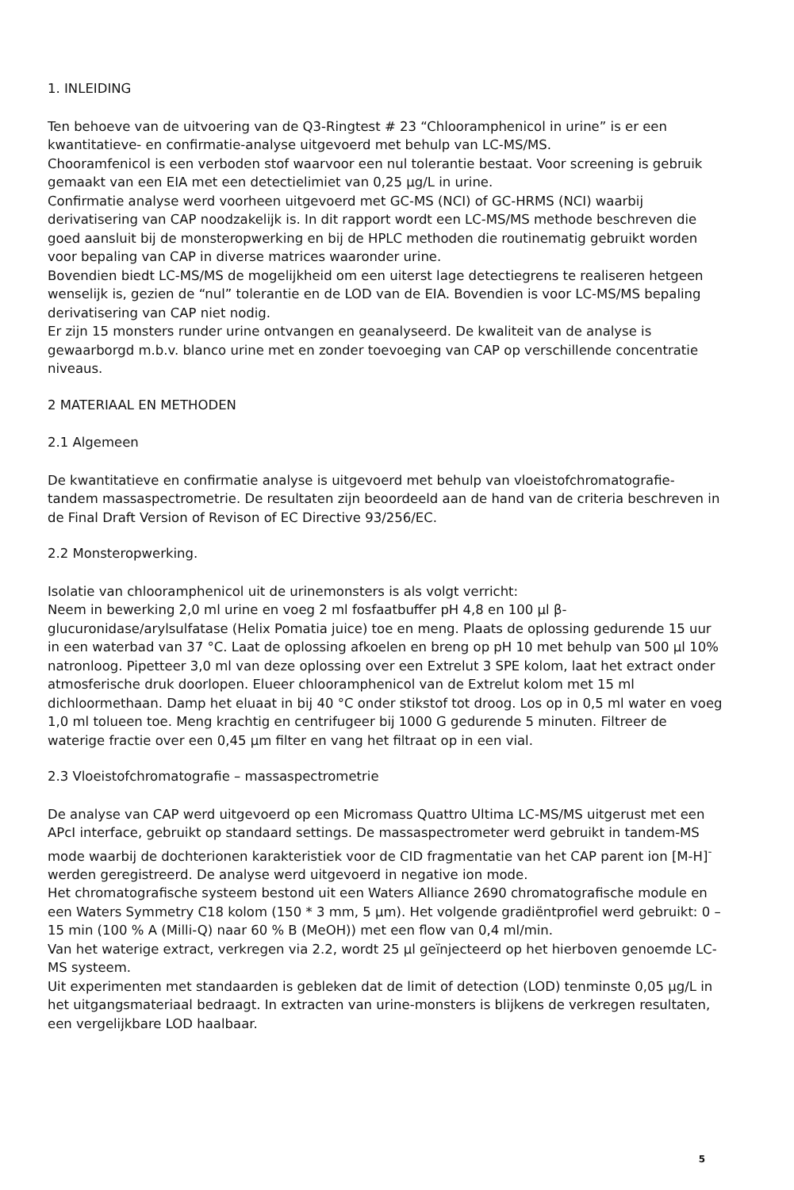1. INLEIDING
Ten behoeve van de uitvoering van de Q3-Ringtest # 23 “Chlooramphenicol in urine” is er een kwantitatieve- en confirmatie-analyse uitgevoerd met behulp van LC-MS/MS.
Chooramfenicol is een verboden stof waarvoor een nul tolerantie bestaat. Voor screening is gebruik gemaakt van een EIA met een detectielimiet van 0,25 µg/L in urine.
Confirmatie analyse werd voorheen uitgevoerd met GC-MS (NCI) of GC-HRMS (NCI) waarbij derivatisering van CAP noodzakelijk is. In dit rapport wordt een LC-MS/MS methode beschreven die goed aansluit bij de monsteropwerking en bij de HPLC methoden die routinematig gebruikt worden voor bepaling van CAP in diverse matrices waaronder urine.
Bovendien biedt LC-MS/MS de mogelijkheid om een uiterst lage detectiegrens te realiseren hetgeen wenselijk is, gezien de “nul” tolerantie en de LOD van de EIA. Bovendien is voor LC-MS/MS bepaling derivatisering van CAP niet nodig.
Er zijn 15 monsters runder urine ontvangen en geanalyseerd. De kwaliteit van de analyse is gewaarborgd m.b.v. blanco urine met en zonder toevoeging van CAP op verschillende concentratie niveaus.
2 MATERIAAL EN METHODEN
2.1 Algemeen
De kwantitatieve en confirmatie analyse is uitgevoerd met behulp van vloeistofchromatografie-tandem massaspectrometrie. De resultaten zijn beoordeeld aan de hand van de criteria beschreven in de Final Draft Version of Revison of EC Directive 93/256/EC.
2.2 Monsteropwerking.
Isolatie van chlooramphenicol uit de urinemonsters is als volgt verricht:
Neem in bewerking 2,0 ml urine en voeg 2 ml fosfaatbuffer pH 4,8 en 100 µl β-glucuronidase/arylsulfatase (Helix Pomatia juice) toe en meng. Plaats de oplossing gedurende 15 uur in een waterbad van 37 °C. Laat de oplossing afkoelen en breng op pH 10 met behulp van 500 µl 10% natronloog. Pipetteer 3,0 ml van deze oplossing over een Extrelut 3 SPE kolom, laat het extract onder atmosferische druk doorlopen. Elueer chlooramphenicol van de Extrelut kolom met 15 ml dichloormethaan. Damp het eluaat in bij 40 °C onder stikstof tot droog. Los op in 0,5 ml water en voeg 1,0 ml tolueen toe. Meng krachtig en centrifugeer bij 1000 G gedurende 5 minuten. Filtreer de waterige fractie over een 0,45 µm filter en vang het filtraat op in een vial.
2.3 Vloeistofchromatografie – massaspectrometrie
De analyse van CAP werd uitgevoerd op een Micromass Quattro Ultima LC-MS/MS uitgerust met een APcI interface, gebruikt op standaard settings. De massaspectrometer werd gebruikt in tandem-MS mode waarbij de dochterionen karakteristiek voor de CID fragmentatie van het CAP parent ion [M-H]<sup>-</sup> werden geregistreerd. De analyse werd uitgevoerd in negative ion mode.
Het chromatografische systeem bestond uit een Waters Alliance 2690 chromatografische module en een Waters Symmetry C18 kolom (150 * 3 mm, 5 µm). Het volgende gradiëntprofiel werd gebruikt: 0 – 15 min (100 % A (Milli-Q) naar 60 % B (MeOH)) met een flow van 0,4 ml/min.
Van het waterige extract, verkregen via 2.2, wordt 25 µl geïnjecteerd op het hierboven genoemde LC-MS systeem.
Uit experimenten met standaarden is gebleken dat de limit of detection (LOD) tenminste 0,05 µg/L in het uitgangsmateriaal bedraagt. In extracten van urine-monsters is blijkens de verkregen resultaten, een vergelijkbare LOD haalbaar.
5